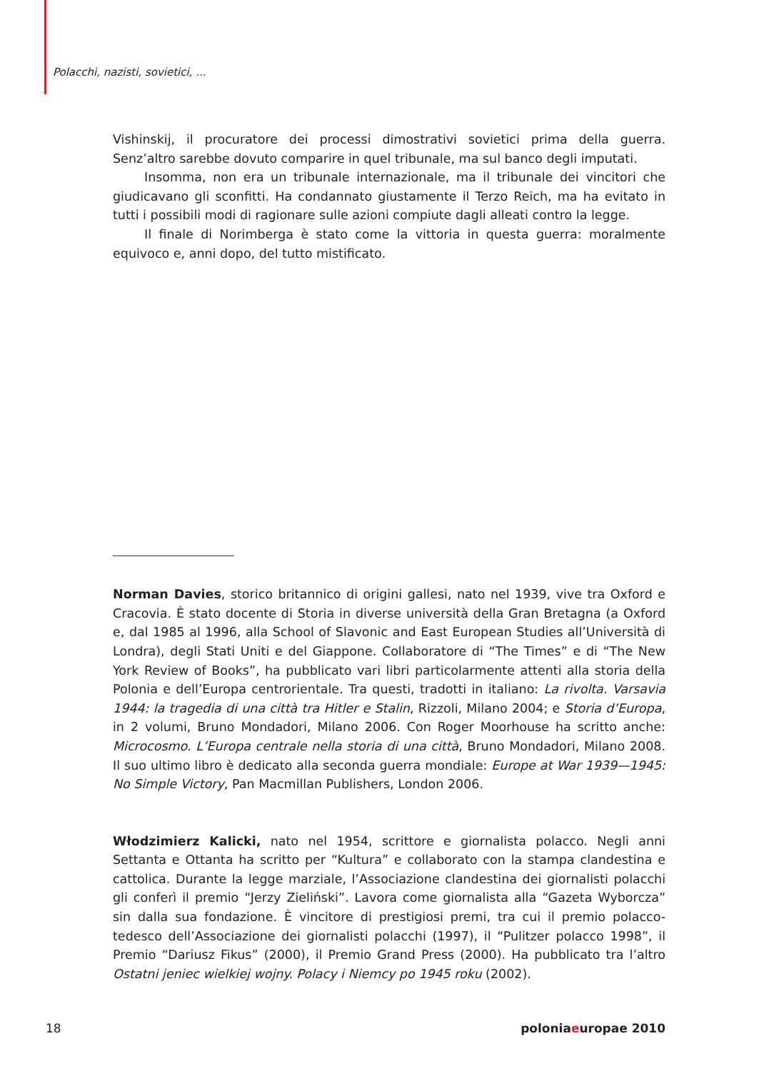Polacchi, nazisti, sovietici, ...
Vishinskij, il procuratore dei processi dimostrativi sovietici prima della guerra. Senz’altro sarebbe dovuto comparire in quel tribunale, ma sul banco degli imputati.
Insomma, non era un tribunale internazionale, ma il tribunale dei vincitori che giudicavano gli sconfitti. Ha condannato giustamente il Terzo Reich, ma ha evitato in tutti i possibili modi di ragionare sulle azioni compiute dagli alleati contro la legge.
Il finale di Norimberga è stato come la vittoria in questa guerra: moralmente equivoco e, anni dopo, del tutto mistificato.
Norman Davies, storico britannico di origini gallesi, nato nel 1939, vive tra Oxford e Cracovia. È stato docente di Storia in diverse università della Gran Bretagna (a Oxford e, dal 1985 al 1996, alla School of Slavonic and East European Studies all’Università di Londra), degli Stati Uniti e del Giappone. Collaboratore di “The Times” e di “The New York Review of Books”, ha pubblicato vari libri particolarmente attenti alla storia della Polonia e dell’Europa centrorientale. Tra questi, tradotti in italiano: La rivolta. Varsavia 1944: la tragedia di una città tra Hitler e Stalin, Rizzoli, Milano 2004; e Storia d’Europa, in 2 volumi, Bruno Mondadori, Milano 2006. Con Roger Moorhouse ha scritto anche: Microcosmo. L’Europa centrale nella storia di una città, Bruno Mondadori, Milano 2008. Il suo ultimo libro è dedicato alla seconda guerra mondiale: Europe at War 1939—1945: No Simple Victory, Pan Macmillan Publishers, London 2006.
Włodzimierz Kalicki, nato nel 1954, scrittore e giornalista polacco. Negli anni Settanta e Ottanta ha scritto per “Kultura” e collaborato con la stampa clandestina e cattolica. Durante la legge marziale, l’Associazione clandestina dei giornalisti polacchi gli conferì il premio “Jerzy Zieliński”. Lavora come giornalista alla “Gazeta Wyborcza” sin dalla sua fondazione. È vincitore di prestigiosi premi, tra cui il premio polacco-tedesco dell’Associazione dei giornalisti polacchi (1997), il “Pulitzer polacco 1998”, il Premio “Dariusz Fikus” (2000), il Premio Grand Press (2000). Ha pubblicato tra l’altro Ostatni jeniec wielkiej wojny. Polacy i Niemcy po 1945 roku (2002).
18 poloniaeuropae 2010